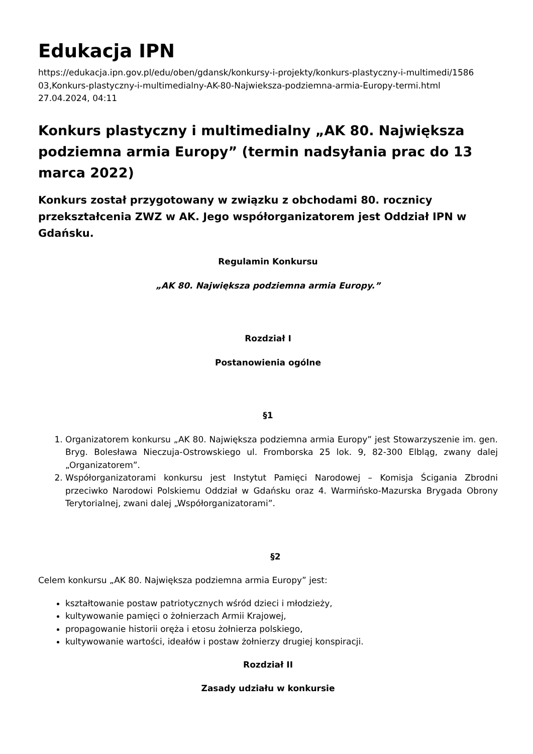Edukacja IPN
https://edukacja.ipn.gov.pl/edu/oben/gdansk/konkursy-i-projekty/konkurs-plastyczny-i-multimedi/1586
03,Konkurs-plastyczny-i-multimedialny-AK-80-Najwieksza-podziemna-armia-Europy-termi.html
27.04.2024, 04:11
Konkurs plastyczny i multimedialny „AK 80. Największa podziemna armia Europy” (termin nadsyłania prac do 13 marca 2022)
Konkurs został przygotowany w związku z obchodami 80. rocznicy przekształcenia ZWZ w AK. Jego współorganizatorem jest Oddział IPN w Gdańsku.
Regulamin Konkursu
„AK 80. Największa podziemna armia Europy.”
Rozdział I
Postanowienia ogólne
§1
1. Organizatorem konkursu „AK 80. Największa podziemna armia Europy” jest Stowarzyszenie im. gen. Bryg. Bolesława Nieczuja-Ostrowskiego ul. Fromborska 25 lok. 9, 82-300 Elbląg, zwany dalej „Organizatorem”.
2. Współorganizatorami konkursu jest Instytut Pamięci Narodowej – Komisja Ścigania Zbrodni przeciwko Narodowi Polskiemu Oddział w Gdańsku oraz 4. Warmińsko-Mazurska Brygada Obrony Terytorialnej, zwani dalej „Współorganizatorami”.
§2
Celem konkursu „AK 80. Największa podziemna armia Europy” jest:
kształtowanie postaw patriotycznych wśród dzieci i młodzieży,
kultywowanie pamięci o żołnierzach Armii Krajowej,
propagowanie historii oręża i etosu żołnierza polskiego,
kultywowanie wartości, ideałów i postaw żołnierzy drugiej konspiracji.
Rozdział II
Zasady udziału w konkursie